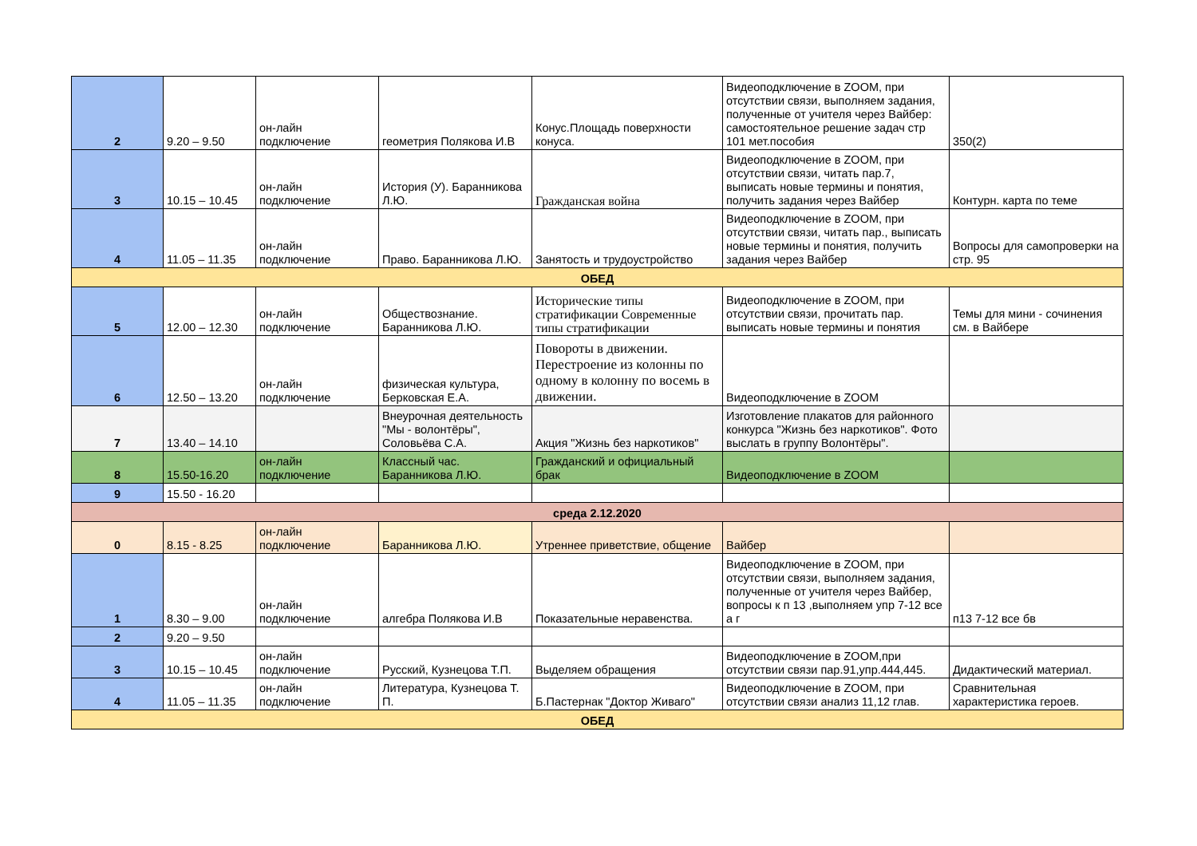| 2 | 9.20 – 9.50 | он-лайн подключение | геометрия Полякова И.В | Конус.Площадь поверхности конуса. | Видеоподключение в ZOOM, при отсутствии связи, выполняем задания, полученные от учителя через Вайбер: самостоятельное решение задач стр 101 мет.пособия | 350(2) |
| 3 | 10.15 – 10.45 | он-лайн подключение | История (У). Баранникова Л.Ю. | Гражданская война | Видеоподключение в ZOOM, при отсутствии связи, читать пар.7, выписать новые термины и понятия, получить задания через Вайбер | Контурн. карта по теме |
| 4 | 11.05 – 11.35 | он-лайн подключение | Право. Баранникова Л.Ю. | Занятость и трудоустройство | Видеоподключение в ZOOM, при отсутствии связи, читать пар., выписать новые термины и понятия, получить задания через Вайбер | Вопросы для самопроверки на стр. 95 |
| ОБЕД | | | | | | |
| 5 | 12.00 – 12.30 | он-лайн подключение | Обществознание. Баранникова Л.Ю. | Исторические типы стратификации Современные типы стратификации | Видеоподключение в ZOOM, при отсутствии связи, прочитать пар. выписать новые термины и понятия | Темы для мини - сочинения см. в Вайбере |
| 6 | 12.50 – 13.20 | он-лайн подключение | физическая культура, Берковская Е.А. | Повороты в движении. Перестроение из колонны по одному в колонну по восемь в движении. | Видеоподключение в ZOOM | |
| 7 | 13.40 – 14.10 | | Внеурочная деятельность "Мы - волонтёры", Соловьёва С.А. | Акция "Жизнь без наркотиков" | Изготовление плакатов для районного конкурса "Жизнь без наркотиков". Фото выслать в группу Волонтёры". | |
| 8 | 15.50-16.20 | он-лайн подключение | Классный час. Баранникова Л.Ю. | Гражданский и официальный брак | Видеоподключение в ZOOM | |
| 9 | 15.50 - 16.20 | | | | | |
| среда 2.12.2020 | | | | | | |
| 0 | 8.15 - 8.25 | он-лайн подключение | Баранникова Л.Ю. | Утреннее приветствие, общение | Вайбер | |
| 1 | 8.30 – 9.00 | он-лайн подключение | алгебра Полякова И.В | Показательные неравенства. | Видеоподключение в ZOOM, при отсутствии связи, выполняем задания, полученные от учителя через Вайбер, вопросы к п 13 ,выполняем упр 7-12 все а г | п13 7-12 все бв |
| 2 | 9.20 – 9.50 | | | | | |
| 3 | 10.15 – 10.45 | он-лайн подключение | Русский, Кузнецова Т.П. | Выделяем обращения | Видеоподключение в ZOOM,при отсутствии связи пар.91,упр.444,445. | Дидактический материал. |
| 4 | 11.05 – 11.35 | он-лайн подключение | Литература, Кузнецова Т. П. | Б.Пастернак "Доктор Живаго" | Видеоподключение в ZOOM, при отсутствии связи анализ 11,12 глав. | Сравнительная характеристика героев. |
| ОБЕД | | | | | | |